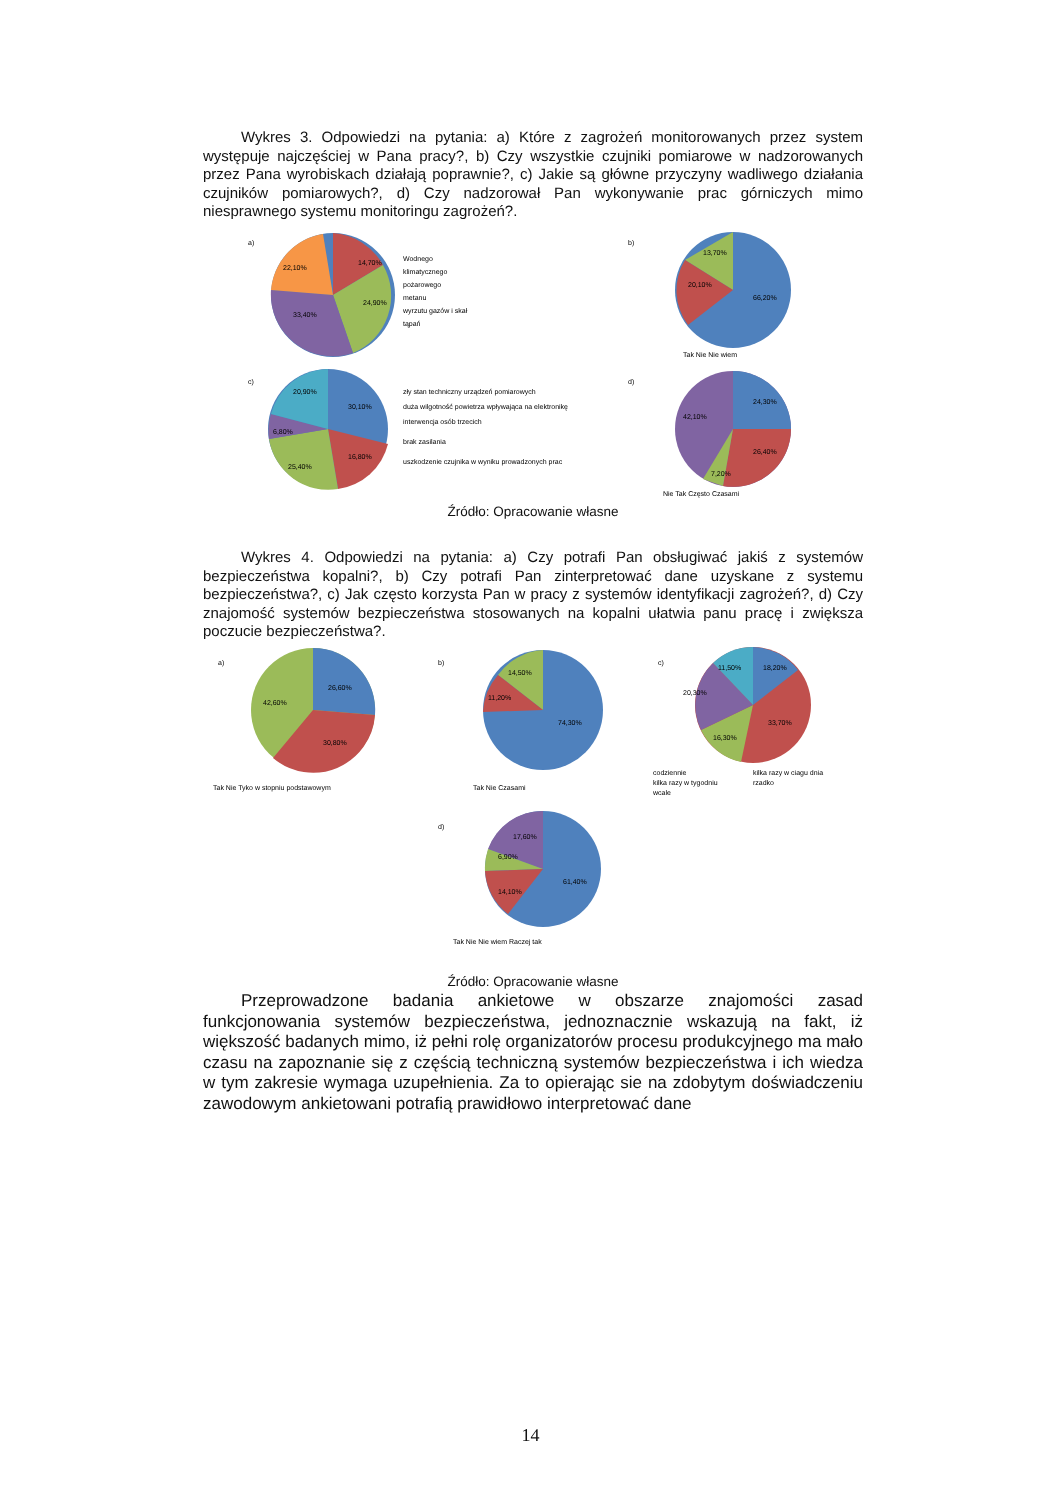Wykres 3. Odpowiedzi na pytania: a) Które z zagrożeń monitorowanych przez system występuje najczęściej w Pana pracy?, b) Czy wszystkie czujniki pomiarowe w nadzorowanych przez Pana wyrobiskach działają poprawnie?, c) Jakie są główne przyczyny wadliwego działania czujników pomiarowych?, d) Czy nadzorował Pan wykonywanie prac górniczych mimo niesprawnego systemu monitoringu zagrożeń?.
a)
14,70%
24,90%
33,40%
22,10%
Wodnego
klimatycznego
pożarowego
metanu
wyrzutu gazów i skał
tąpań
b)
66,20%
20,10%
13,70%
Tak Nie Nie wiem
c)
30,10%
16,80%
25,40%
6,80%
20,90%
zły stan techniczny urządzeń pomiarowych
duża wilgotność powietrza wpływająca na elektronikę
interwencja osób trzecich
brak zasilania
uszkodzenie czujnika w wyniku prowadzonych prac
d)
24,30%
26,40%
7,20%
42,10%
Nie Tak Często Czasami
Źródło: Opracowanie własne
Wykres 4. Odpowiedzi na pytania: a) Czy potrafi Pan obsługiwać jakiś z systemów bezpieczeństwa kopalni?, b) Czy potrafi Pan zinterpretować dane uzyskane z systemu bezpieczeństwa?, c) Jak często korzysta Pan w pracy z systemów identyfikacji zagrożeń?, d) Czy znajomość systemów bezpieczeństwa stosowanych na kopalni ułatwia panu pracę i zwiększa poczucie bezpieczeństwa?.
a)
26,60%
30,80%
42,60%
Tak Nie Tyko w stopniu podstawowym
b)
74,30%
11,20%
14,50%
Tak Nie Czasami
c)
18,20%
33,70%
16,30%
20,30%
11,50%
codziennie
kilka razy w ciagu dnia
kilka razy w tygodniu
rzadko
wcale
d)
61,40%
14,10%
6,90%
17,60%
Tak Nie Nie wiem Raczej tak
Źródło: Opracowanie własne
Przeprowadzone badania ankietowe w obszarze znajomości zasad funkcjonowania systemów bezpieczeństwa, jednoznacznie wskazują na fakt, iż większość badanych mimo, iż pełni rolę organizatorów procesu produkcyjnego ma mało czasu na zapoznanie się z częścią techniczną systemów bezpieczeństwa i ich wiedza w tym zakresie wymaga uzupełnienia. Za to opierając sie na zdobytym doświadczeniu zawodowym ankietowani potrafią prawidłowo interpretować dane
14